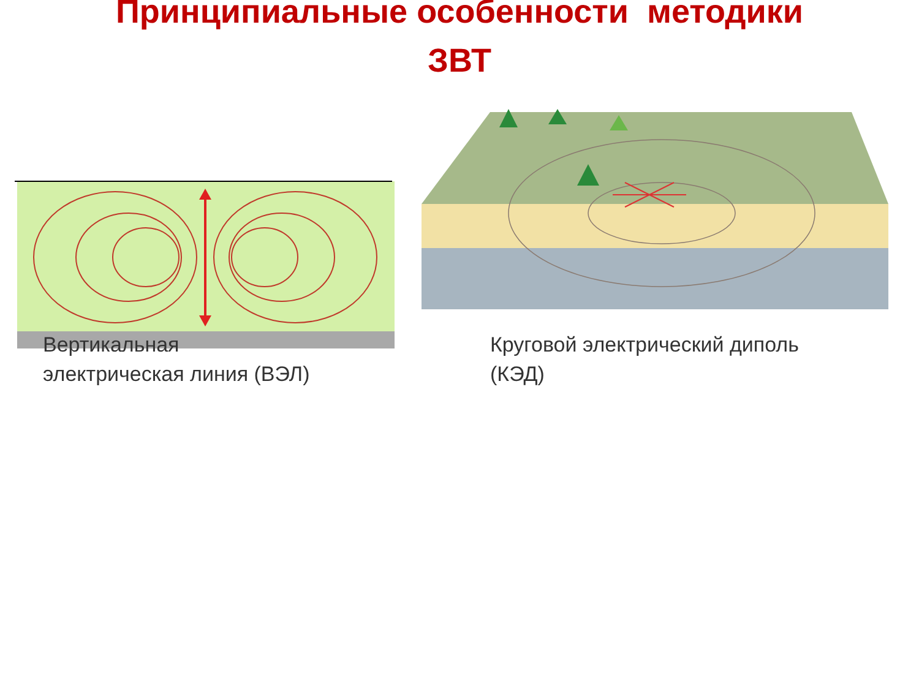Принципиальные особенности методики
ЗВТ
Вертикальная
электрическая линия (ВЭЛ)
Круговой электрический диполь
(КЭД)